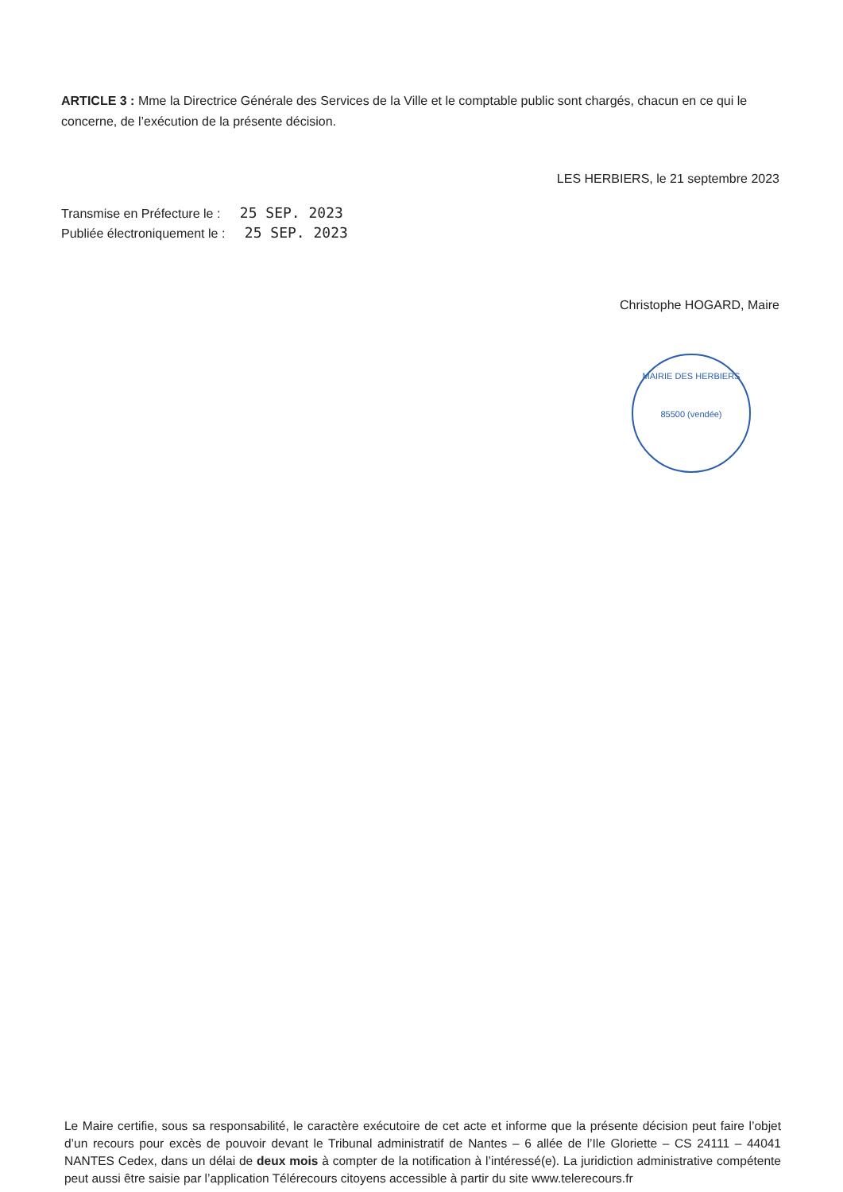ARTICLE 3 : Mme la Directrice Générale des Services de la Ville et le comptable public sont chargés, chacun en ce qui le concerne, de l’exécution de la présente décision.
LES HERBIERS, le 21 septembre 2023
Transmise en Préfecture le : 25 SEP. 2023
Publiée électroniquement le : 25 SEP. 2023
Christophe HOGARD, Maire
MAIRIE DES HERBIERS
85500 (vendée)
Le Maire certifie, sous sa responsabilité, le caractère exécutoire de cet acte et informe que la présente décision peut faire l’objet d’un recours pour excès de pouvoir devant le Tribunal administratif de Nantes – 6 allée de l’Ile Gloriette – CS 24111 – 44041 NANTES Cedex, dans un délai de deux mois à compter de la notification à l’intéressé(e). La juridiction administrative compétente peut aussi être saisie par l’application Télérecours citoyens accessible à partir du site www.telerecours.fr